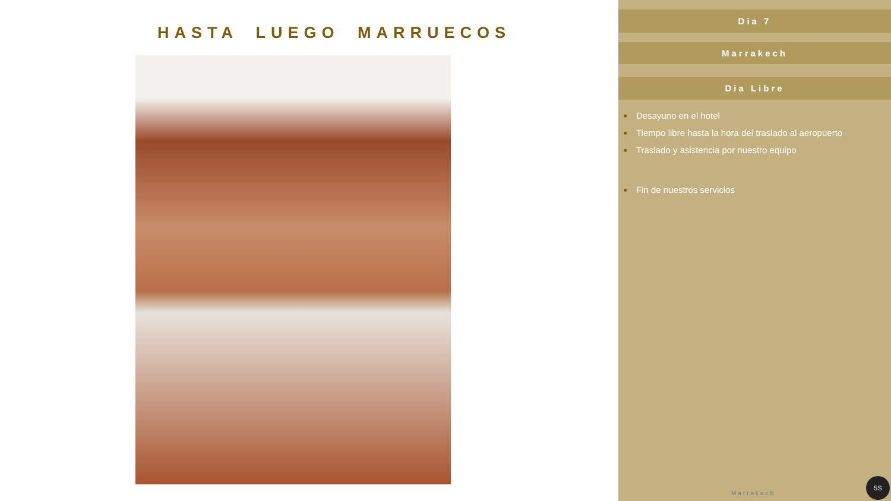HASTA LUEGO MARRUECOS
Dia 7
Marrakech
Dia Libre
■ Desayuno en el hotel
■ Tiempo libre hasta la hora del traslado al aeropuerto
■ Traslado y asistencia por nuestro equipo
■ Fin de nuestros servicios
Marrakech 5S